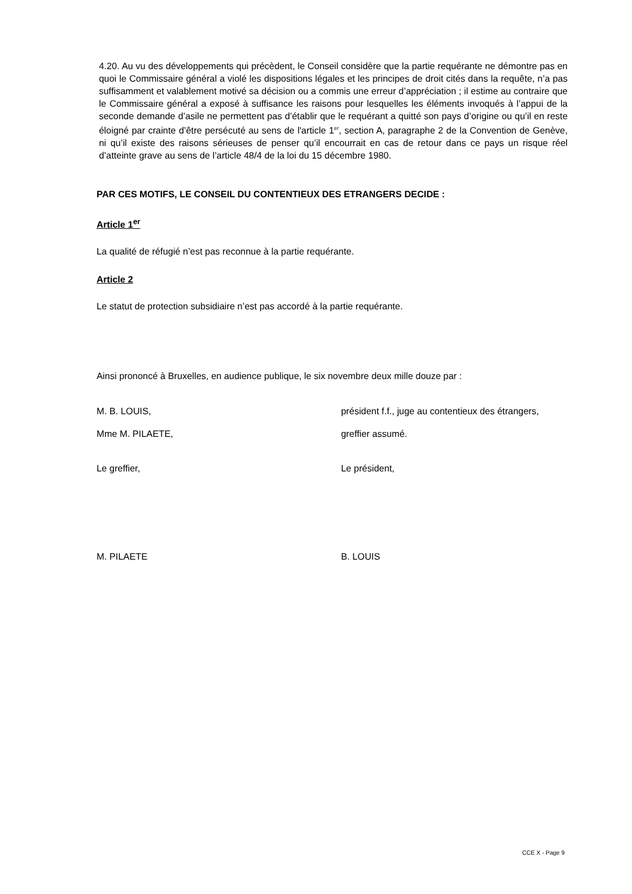4.20. Au vu des développements qui précèdent, le Conseil considère que la partie requérante ne démontre pas en quoi le Commissaire général a violé les dispositions légales et les principes de droit cités dans la requête, n’a pas suffisamment et valablement motivé sa décision ou a commis une erreur d’appréciation ; il estime au contraire que le Commissaire général a exposé à suffisance les raisons pour lesquelles les éléments invoqués à l’appui de la seconde demande d’asile ne permettent pas d’établir que le requérant a quitté son pays d’origine ou qu’il en reste éloigné par crainte d’être persécuté au sens de l'article 1<sup>er</sup>, section A, paragraphe 2 de la Convention de Genève, ni qu’il existe des raisons sérieuses de penser qu’il encourrait en cas de retour dans ce pays un risque réel d’atteinte grave au sens de l’article 48/4 de la loi du 15 décembre 1980.
PAR CES MOTIFS, LE CONSEIL DU CONTENTIEUX DES ETRANGERS DECIDE :
Article 1<sup>er</sup>
La qualité de réfugié n’est pas reconnue à la partie requérante.
Article 2
Le statut de protection subsidiaire n’est pas accordé à la partie requérante.
Ainsi prononcé à Bruxelles, en audience publique, le six novembre deux mille douze par :
M. B. LOUIS, président f.f., juge au contentieux des étrangers,
Mme M. PILAETE, greffier assumé.
Le greffier, Le président,
M. PILAETE B. LOUIS
CCE X - Page 9